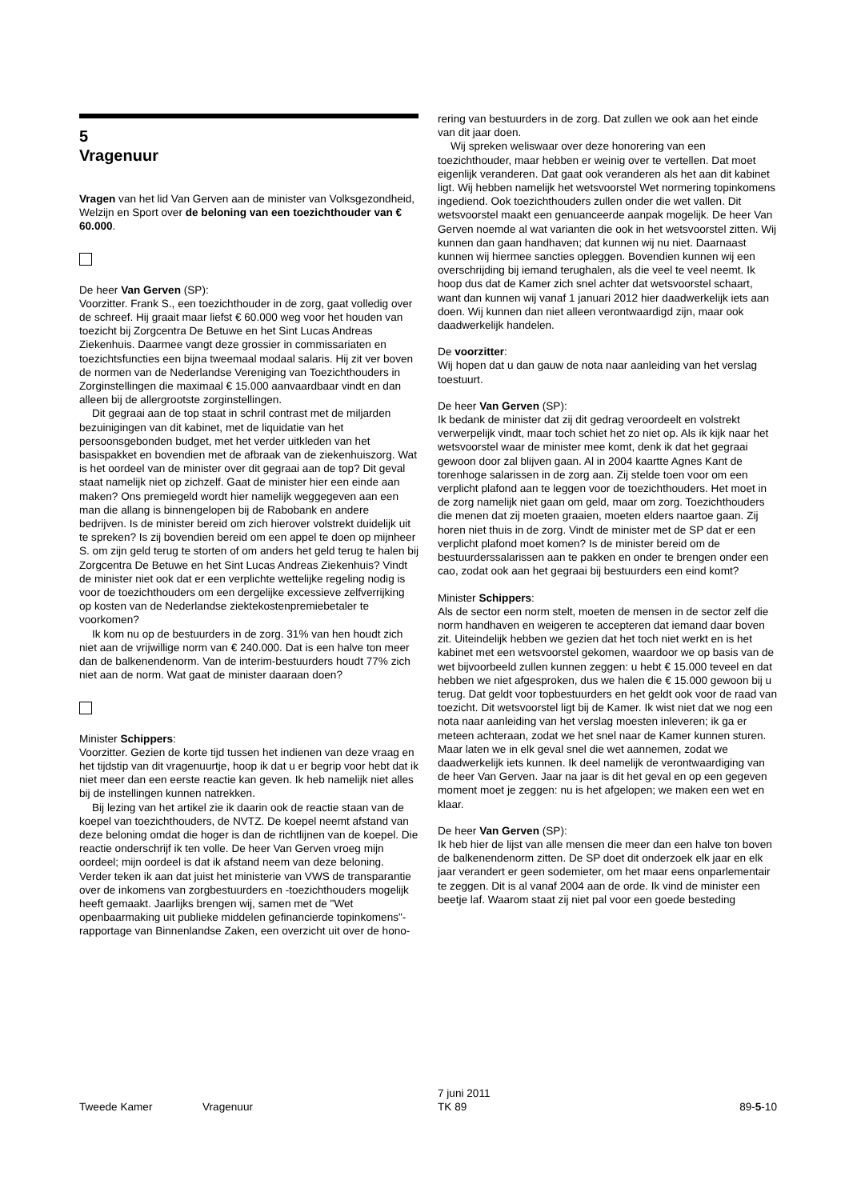5
Vragenuur
Vragen van het lid Van Gerven aan de minister van Volksgezondheid, Welzijn en Sport over de beloning van een toezichthouder van € 60.000.
De heer Van Gerven (SP):
Voorzitter. Frank S., een toezichthouder in de zorg, gaat volledig over de schreef. Hij graait maar liefst € 60.000 weg voor het houden van toezicht bij Zorgcentra De Betuwe en het Sint Lucas Andreas Ziekenhuis. Daarmee vangt deze grossier in commissariaten en toezichtsfuncties een bijna tweemaal modaal salaris. Hij zit ver boven de normen van de Nederlandse Vereniging van Toezichthouders in Zorginstellingen die maximaal € 15.000 aanvaardbaar vindt en dan alleen bij de allergrootste zorginstellingen.
Dit gegraai aan de top staat in schril contrast met de miljarden bezuinigingen van dit kabinet, met de liquidatie van het persoonsgebonden budget, met het verder uitkleden van het basispakket en bovendien met de afbraak van de ziekenhuiszorg. Wat is het oordeel van de minister over dit gegraai aan de top? Dit geval staat namelijk niet op zichzelf. Gaat de minister hier een einde aan maken? Ons premiegeld wordt hier namelijk weggegeven aan een man die allang is binnengelopen bij de Rabobank en andere bedrijven. Is de minister bereid om zich hierover volstrekt duidelijk uit te spreken? Is zij bovendien bereid om een appel te doen op mijnheer S. om zijn geld terug te storten of om anders het geld terug te halen bij Zorgcentra De Betuwe en het Sint Lucas Andreas Ziekenhuis? Vindt de minister niet ook dat er een verplichte wettelijke regeling nodig is voor de toezichthouders om een dergelijke excessieve zelfverrijking op kosten van de Nederlandse ziektekostenpremiebetaler te voorkomen?
Ik kom nu op de bestuurders in de zorg. 31% van hen houdt zich niet aan de vrijwillige norm van € 240.000. Dat is een halve ton meer dan de balkenendenorm. Van de interim-bestuurders houdt 77% zich niet aan de norm. Wat gaat de minister daaraan doen?
Minister Schippers:
Voorzitter. Gezien de korte tijd tussen het indienen van deze vraag en het tijdstip van dit vragenuurtje, hoop ik dat u er begrip voor hebt dat ik niet meer dan een eerste reactie kan geven. Ik heb namelijk niet alles bij de instellingen kunnen natrekken.
Bij lezing van het artikel zie ik daarin ook de reactie staan van de koepel van toezichthouders, de NVTZ. De koepel neemt afstand van deze beloning omdat die hoger is dan de richtlijnen van de koepel. Die reactie onderschrijf ik ten volle. De heer Van Gerven vroeg mijn oordeel; mijn oordeel is dat ik afstand neem van deze beloning. Verder teken ik aan dat juist het ministerie van VWS de transparantie over de inkomens van zorgbestuurders en -toezichthouders mogelijk heeft gemaakt. Jaarlijks brengen wij, samen met de "Wet openbaarmaking uit publieke middelen gefinancierde topinkomens"-rapportage van Binnenlandse Zaken, een overzicht uit over de hono-
rering van bestuurders in de zorg. Dat zullen we ook aan het einde van dit jaar doen.
Wij spreken weliswaar over deze honorering van een toezichthouder, maar hebben er weinig over te vertellen. Dat moet eigenlijk veranderen. Dat gaat ook veranderen als het aan dit kabinet ligt. Wij hebben namelijk het wetsvoorstel Wet normering topinkomens ingediend. Ook toezichthouders zullen onder die wet vallen. Dit wetsvoorstel maakt een genuanceerde aanpak mogelijk. De heer Van Gerven noemde al wat varianten die ook in het wetsvoorstel zitten. Wij kunnen dan gaan handhaven; dat kunnen wij nu niet. Daarnaast kunnen wij hiermee sancties opleggen. Bovendien kunnen wij een overschrijding bij iemand terughalen, als die veel te veel neemt. Ik hoop dus dat de Kamer zich snel achter dat wetsvoorstel schaart, want dan kunnen wij vanaf 1 januari 2012 hier daadwerkelijk iets aan doen. Wij kunnen dan niet alleen verontwaardigd zijn, maar ook daadwerkelijk handelen.
De voorzitter:
Wij hopen dat u dan gauw de nota naar aanleiding van het verslag toestuurt.
De heer Van Gerven (SP):
Ik bedank de minister dat zij dit gedrag veroordeelt en volstrekt verwerpelijk vindt, maar toch schiet het zo niet op. Als ik kijk naar het wetsvoorstel waar de minister mee komt, denk ik dat het gegraai gewoon door zal blijven gaan. Al in 2004 kaartte Agnes Kant de torenhoge salarissen in de zorg aan. Zij stelde toen voor om een verplicht plafond aan te leggen voor de toezichthouders. Het moet in de zorg namelijk niet gaan om geld, maar om zorg. Toezichthouders die menen dat zij moeten graaien, moeten elders naartoe gaan. Zij horen niet thuis in de zorg. Vindt de minister met de SP dat er een verplicht plafond moet komen? Is de minister bereid om de bestuurderssalarissen aan te pakken en onder te brengen onder een cao, zodat ook aan het gegraai bij bestuurders een eind komt?
Minister Schippers:
Als de sector een norm stelt, moeten de mensen in de sector zelf die norm handhaven en weigeren te accepteren dat iemand daar boven zit. Uiteindelijk hebben we gezien dat het toch niet werkt en is het kabinet met een wetsvoorstel gekomen, waardoor we op basis van de wet bijvoorbeeld zullen kunnen zeggen: u hebt € 15.000 teveel en dat hebben we niet afgesproken, dus we halen die € 15.000 gewoon bij u terug. Dat geldt voor topbestuurders en het geldt ook voor de raad van toezicht. Dit wetsvoorstel ligt bij de Kamer. Ik wist niet dat we nog een nota naar aanleiding van het verslag moesten inleveren; ik ga er meteen achteraan, zodat we het snel naar de Kamer kunnen sturen. Maar laten we in elk geval snel die wet aannemen, zodat we daadwerkelijk iets kunnen. Ik deel namelijk de verontwaardiging van de heer Van Gerven. Jaar na jaar is dit het geval en op een gegeven moment moet je zeggen: nu is het afgelopen; we maken een wet en klaar.
De heer Van Gerven (SP):
Ik heb hier de lijst van alle mensen die meer dan een halve ton boven de balkenendenorm zitten. De SP doet dit onderzoek elk jaar en elk jaar verandert er geen sodemieter, om het maar eens onparlementair te zeggen. Dit is al vanaf 2004 aan de orde. Ik vind de minister een beetje laf. Waarom staat zij niet pal voor een goede besteding
Tweede Kamer Vragenuur
7 juni 2011
TK 89
89-5-10